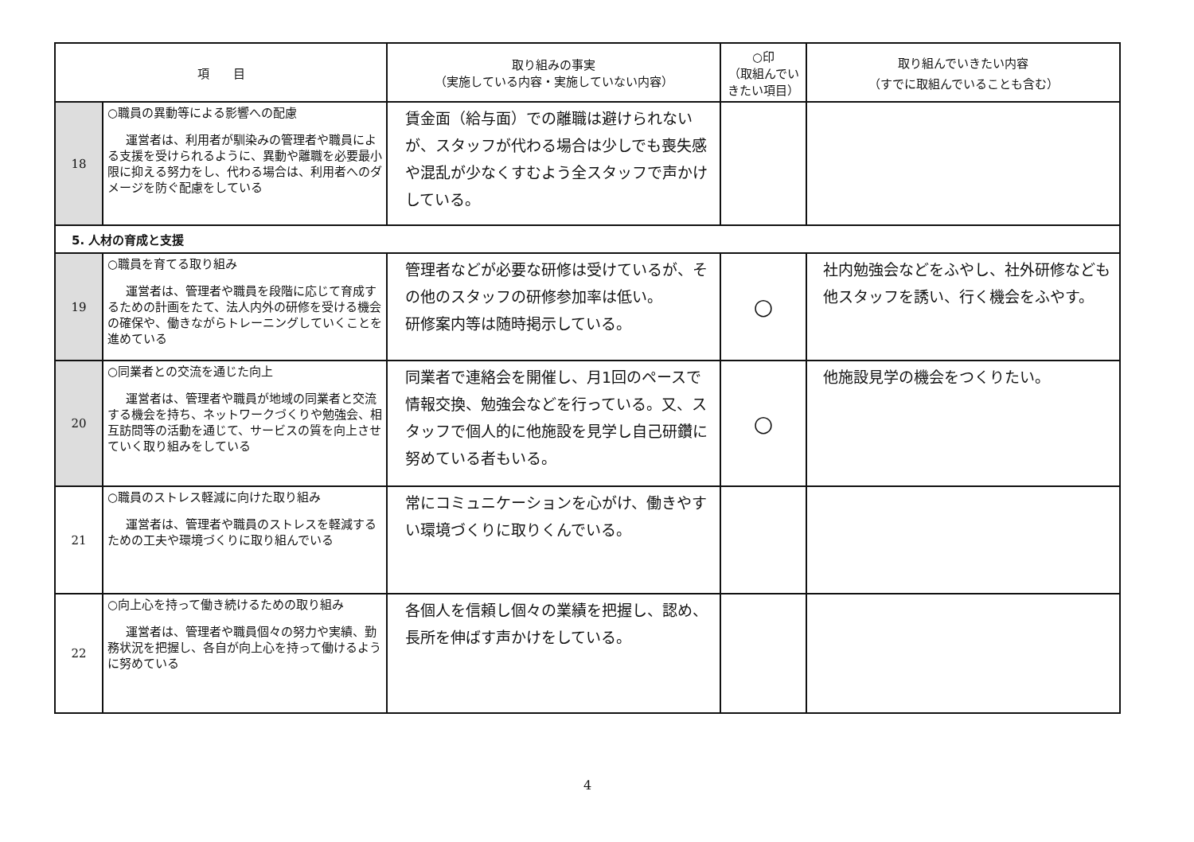| 項 目 | | 取り組みの事実 （実施している内容・実施していない内容） | ○印 （取組んでいきたい項目） | 取り組んでいきたい内容 （すでに取組んでいることも含む） |
| --- | --- | --- | --- | --- |
| 18 | ○職員の異動等による影響への配慮 運営者は、利用者が馴染みの管理者や職員による支援を受けられるように、異動や離職を必要最小限に抑える努力をし、代わる場合は、利用者へのダメージを防ぐ配慮をしている | 賃金面（給与面）での離職は避けられないが、スタッフが代わる場合は少しでも喪失感や混乱が少なくすむよう全スタッフで声かけしている。 | | |
| 5. 人材の育成と支援 | | | | |
| 19 | ○職員を育てる取り組み 運営者は、管理者や職員を段階に応じて育成するための計画をたて、法人内外の研修を受ける機会の確保や、働きながらトレーニングしていくことを進めている | 管理者などが必要な研修は受けているが、その他のスタッフの研修参加率は低い。 研修案内等は随時掲示している。 | ○ | 社内勉強会などをふやし、社外研修なども他スタッフを誘い、行く機会をふやす。 |
| 20 | ○同業者との交流を通じた向上 運営者は、管理者や職員が地域の同業者と交流する機会を持ち、ネットワークづくりや勉強会、相互訪問等の活動を通じて、サービスの質を向上させていく取り組みをしている | 同業者で連絡会を開催し、月1回のペースで情報交換、勉強会などを行っている。又、スタッフで個人的に他施設を見学し自己研鑽に努めている者もいる。 | ○ | 他施設見学の機会をつくりたい。 |
| 21 | ○職員のストレス軽減に向けた取り組み 運営者は、管理者や職員のストレスを軽減するための工夫や環境づくりに取り組んでいる | 常にコミュニケーションを心がけ、働きやすい環境づくりに取りくんでいる。 | | |
| 22 | ○向上心を持って働き続けるための取り組み 運営者は、管理者や職員個々の努力や実績、勤務状況を把握し、各自が向上心を持って働けるように努めている | 各個人を信頼し個々の業績を把握し、認め、長所を伸ばす声かけをしている。 | | |
4